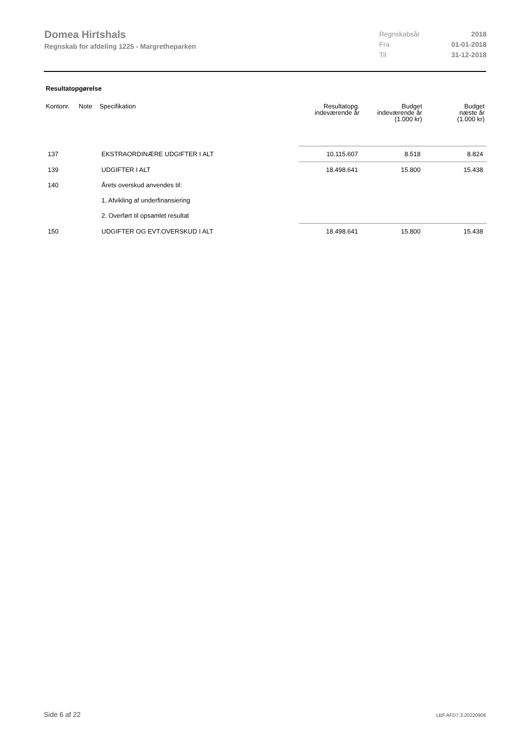Domea Hirtshals
Regnskab for afdeling 1225 - Margretheparken
| Regnskabsår | 2018 |
| Fra | 01-01-2018 |
| Til | 31-12-2018 |
Resultatopgørelse
| Kontonr. | Note | Specifikation | Resultatopg. indeværende år | Budget indeværende år (1.000 kr) | Budget næste år (1.000 kr) |
| --- | --- | --- | --- | --- | --- |
| 137 | | EKSTRAORDINÆRE UDGIFTER I ALT | 10.115.607 | 8.518 | 8.824 |
| 139 | | UDGIFTER I ALT | 18.498.641 | 15.800 | 15.438 |
| 140 | | Årets overskud anvendes til: | | | |
| | | 1. Afvikling af underfinansiering | | | |
| | | 2. Overført til opsamlet resultat | | | |
| 150 | | UDGIFTER OG EVT.OVERSKUD I ALT | 18.498.641 | 15.800 | 15.438 |
Side 6 af 22 LBF.AFD7.3.20220906